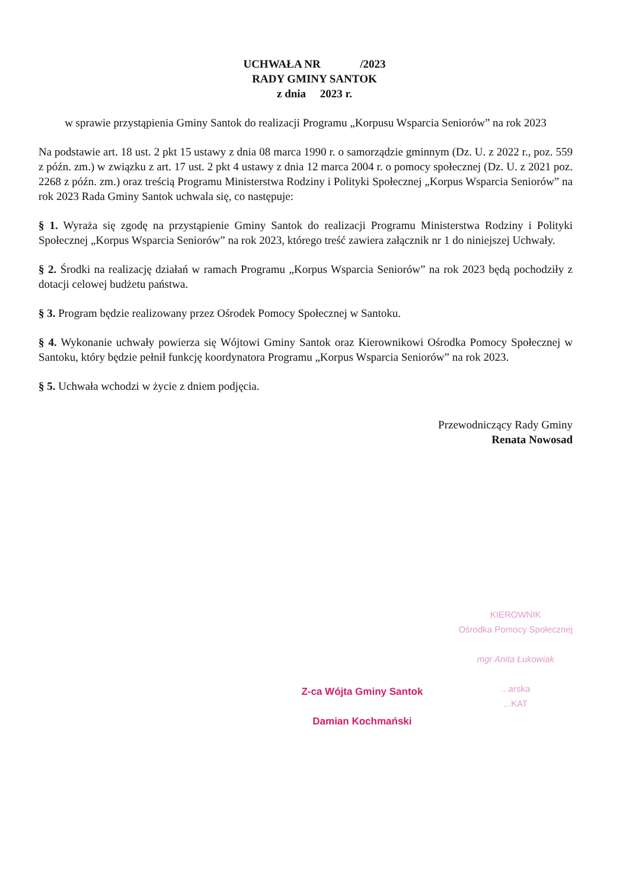UCHWAŁA NR /2023
RADY GMINY SANTOK
z dnia 2023 r.
w sprawie przystąpienia Gminy Santok do realizacji Programu „Korpusu Wsparcia Seniorów” na rok 2023
Na podstawie art. 18 ust. 2 pkt 15 ustawy z dnia 08 marca 1990 r. o samorządzie gminnym (Dz. U. z 2022 r., poz. 559 z późn. zm.) w związku z art. 17 ust. 2 pkt 4 ustawy z dnia 12 marca 2004 r. o pomocy społecznej (Dz. U. z 2021 poz. 2268 z późn. zm.) oraz treścią Programu Ministerstwa Rodziny i Polityki Społecznej „Korpus Wsparcia Seniorów” na rok 2023 Rada Gminy Santok uchwala się, co następuje:
§ 1. Wyraża się zgodę na przystąpienie Gminy Santok do realizacji Programu Ministerstwa Rodziny i Polityki Społecznej „Korpus Wsparcia Seniorów” na rok 2023, którego treść zawiera załącznik nr 1 do niniejszej Uchwały.
§ 2. Środki na realizację działań w ramach Programu „Korpus Wsparcia Seniorów” na rok 2023 będą pochodziły z dotacji celowej budżetu państwa.
§ 3. Program będzie realizowany przez Ośrodek Pomocy Społecznej w Santoku.
§ 4. Wykonanie uchwały powierza się Wójtowi Gminy Santok oraz Kierownikowi Ośrodka Pomocy Społecznej w Santoku, który będzie pełnił funkcję koordynatora Programu „Korpus Wsparcia Seniorów” na rok 2023.
§ 5. Uchwała wchodzi w życie z dniem podjęcia.
Przewodniczący Rady Gminy
Renata Nowosad
Z-ca Wójta Gminy Santok
Damian Kochmański
KIEROWNIK
Ośrodka Pomocy Społecznej
mgr Anita Łukowiak
...arska
...KAT